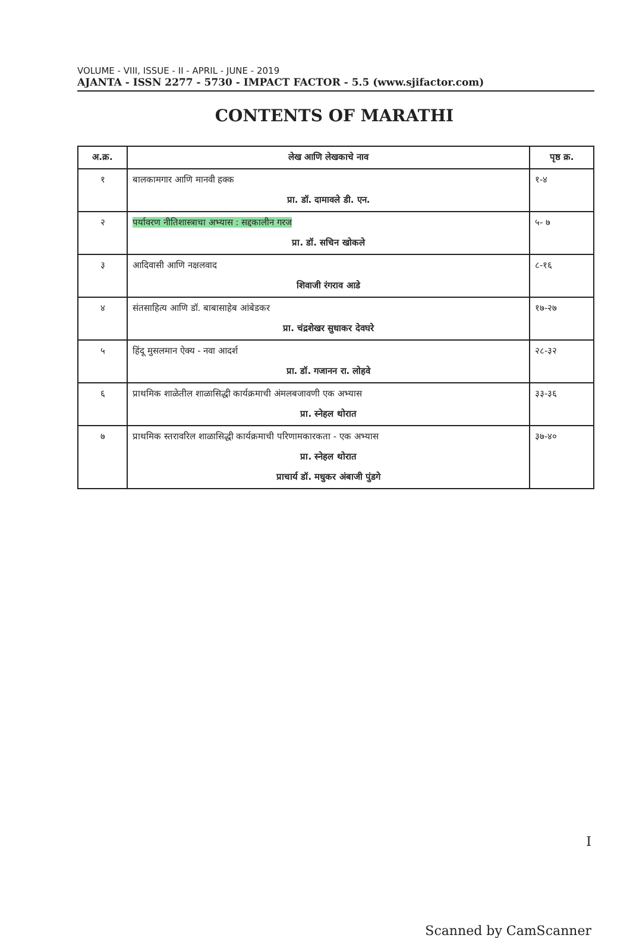VOLUME - VIII, ISSUE - II - APRIL - JUNE - 2019
AJANTA - ISSN 2277 - 5730 - IMPACT FACTOR - 5.5 (www.sjifactor.com)
CONTENTS OF MARATHI
| अ.क्र. | लेख आणि लेखकाचे नाव | पृष्ठ क्र. |
| --- | --- | --- |
| १ | बालकामगार आणि मानवी हक्क प्रा. डॉ. दामावले डी. एन. | १-४ |
| २ | पर्यावरण नीतिशास्त्राचा अभ्यास : सद्दकालीन गरज प्रा. डॉ. सचिन खोकले | ५- ७ |
| ३ | आदिवासी आणि नक्षलवाद शिवाजी रंगराव आडे | ८-१६ |
| ४ | संतसाहित्य आणि डॉ. बाबासाहेब आंबेडकर प्रा. चंद्रशेखर सुधाकर देवघरे | १७-२७ |
| ५ | हिंदू मुसलमान ऐक्य - नवा आदर्श प्रा. डॉ. गजानन रा. लोहवे | २८-३२ |
| ६ | प्राथमिक शाळेतील शाळासिद्धी कार्यक्रमाची अंमलबजावणी एक अभ्यास प्रा. स्नेहल थोरात | ३३-३६ |
| ७ | प्राथमिक स्तरावरिल शाळासिद्धी कार्यक्रमाची परिणामकारकता - एक अभ्यास प्रा. स्नेहल थोरात प्राचार्य डॉ. मधुकर अंबाजी पुंडगे | ३७-४० |
I
Scanned by CamScanner